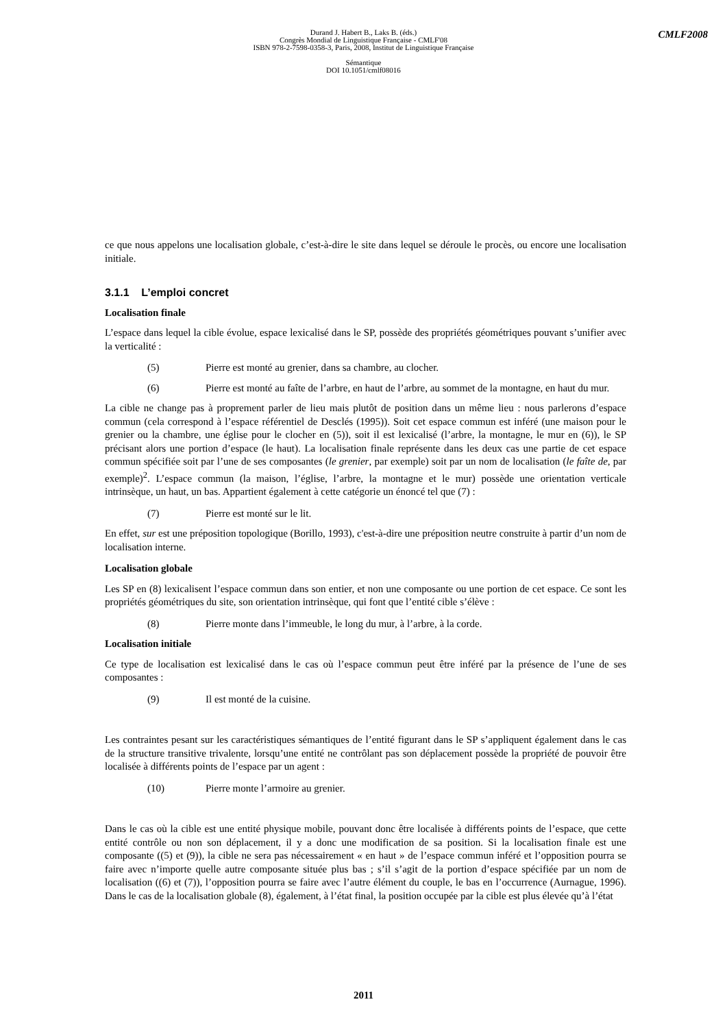CMLF2008
Durand J. Habert B., Laks B. (éds.)
Congrès Mondial de Linguistique Française - CMLF'08
ISBN 978-2-7598-0358-3, Paris, 2008, Institut de Linguistique Française
Sémantique
DOI 10.1051/cmlf08016
ce que nous appelons une localisation globale, c’est-à-dire le site dans lequel se déroule le procès, ou encore une localisation initiale.
3.1.1 L’emploi concret
Localisation finale
L’espace dans lequel la cible évolue, espace lexicalisé dans le SP, possède des propriétés géométriques pouvant s’unifier avec la verticalité :
(5) Pierre est monté au grenier, dans sa chambre, au clocher.
(6) Pierre est monté au faîte de l’arbre, en haut de l’arbre, au sommet de la montagne, en haut du mur.
La cible ne change pas à proprement parler de lieu mais plutôt de position dans un même lieu : nous parlerons d’espace commun (cela correspond à l’espace référentiel de Desclés (1995)). Soit cet espace commun est inféré (une maison pour le grenier ou la chambre, une église pour le clocher en (5)), soit il est lexicalisé (l’arbre, la montagne, le mur en (6)), le SP précisant alors une portion d’espace (le haut). La localisation finale représente dans les deux cas une partie de cet espace commun spécifiée soit par l’une de ses composantes (le grenier, par exemple) soit par un nom de localisation (le faîte de, par exemple)<sup>2</sup>. L’espace commun (la maison, l’église, l’arbre, la montagne et le mur) possède une orientation verticale intrinsèque, un haut, un bas. Appartient également à cette catégorie un énoncé tel que (7) :
(7) Pierre est monté sur le lit.
En effet, sur est une préposition topologique (Borillo, 1993), c'est-à-dire une préposition neutre construite à partir d’un nom de localisation interne.
Localisation globale
Les SP en (8) lexicalisent l’espace commun dans son entier, et non une composante ou une portion de cet espace. Ce sont les propriétés géométriques du site, son orientation intrinsèque, qui font que l’entité cible s’élève :
(8) Pierre monte dans l’immeuble, le long du mur, à l’arbre, à la corde.
Localisation initiale
Ce type de localisation est lexicalisé dans le cas où l’espace commun peut être inféré par la présence de l’une de ses composantes :
(9) Il est monté de la cuisine.
Les contraintes pesant sur les caractéristiques sémantiques de l’entité figurant dans le SP s’appliquent également dans le cas de la structure transitive trivalente, lorsqu’une entité ne contrôlant pas son déplacement possède la propriété de pouvoir être localisée à différents points de l’espace par un agent :
(10) Pierre monte l’armoire au grenier.
Dans le cas où la cible est une entité physique mobile, pouvant donc être localisée à différents points de l’espace, que cette entité contrôle ou non son déplacement, il y a donc une modification de sa position. Si la localisation finale est une composante ((5) et (9)), la cible ne sera pas nécessairement « en haut » de l’espace commun inféré et l’opposition pourra se faire avec n’importe quelle autre composante située plus bas ; s’il s’agit de la portion d’espace spécifiée par un nom de localisation ((6) et (7)), l’opposition pourra se faire avec l’autre élément du couple, le bas en l’occurrence (Aurnague, 1996). Dans le cas de la localisation globale (8), également, à l’état final, la position occupée par la cible est plus élevée qu’à l’état
2011